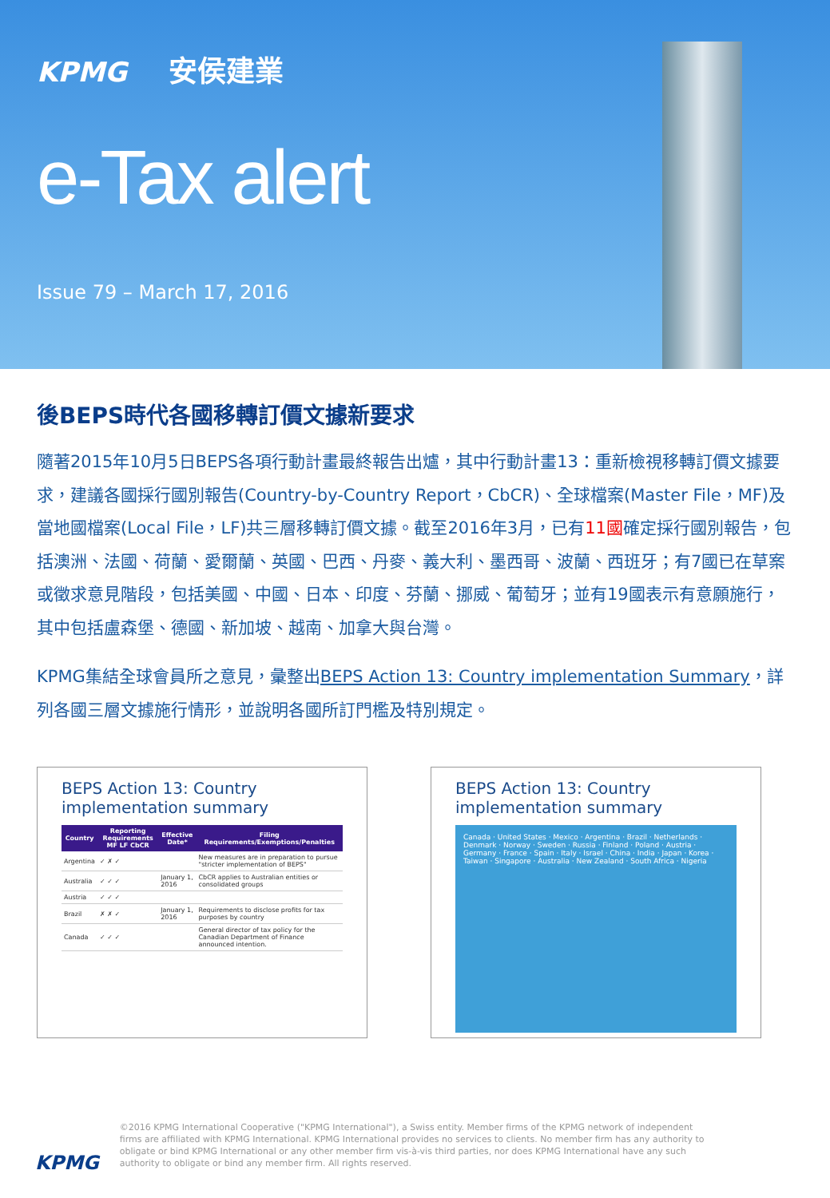KPMG 安侯建業
e-Tax alert
Issue 79 – March 17, 2016
後BEPS時代各國移轉訂價文據新要求
隨著2015年10月5日BEPS各項行動計畫最終報告出爐，其中行動計畫13：重新檢視移轉訂價文據要求，建議各國採行國別報告(Country-by-Country Report，CbCR)、全球檔案(Master File，MF)及當地國檔案(Local File，LF)共三層移轉訂價文據。截至2016年3月，已有11國確定採行國別報告，包括澳洲、法國、荷蘭、愛爾蘭、英國、巴西、丹麥、義大利、墨西哥、波蘭、西班牙；有7國已在草案或徵求意見階段，包括美國、中國、日本、印度、芬蘭、挪威、葡萄牙；並有19國表示有意願施行，其中包括盧森堡、德國、新加坡、越南、加拿大與台灣。
KPMG集結全球會員所之意見，彙整出BEPS Action 13: Country implementation Summary，詳列各國三層文據施行情形，並說明各國所訂門檻及特別規定。
BEPS Action 13: Country implementation summary
| Country | Reporting Requirements MF LF CbCR | Effective Date* | Filing Requirements/Exemptions/Penalties |
| --- | --- | --- | --- |
| Argentina | ✓ ✗ ✓ | | New measures are in preparation to pursue "stricter implementation of BEPS" |
| Australia | ✓ ✓ ✓ | January 1, 2016 | CbCR applies to Australian entities or consolidated groups |
| Austria | ✓ ✓ ✓ | | |
| Brazil | ✗ ✗ ✓ | January 1, 2016 | Requirements to disclose profits for tax purposes by country |
| Canada | ✓ ✓ ✓ | | General director of tax policy for the Canadian Department of Finance announced intention. |
BEPS Action 13: Country implementation summary
Canada · United States · Mexico · Argentina · Brazil · Netherlands · Denmark · Norway · Sweden · Russia · Finland · Poland · Austria · Germany · France · Spain · Italy · Israel · China · India · Japan · Korea · Taiwan · Singapore · Australia · New Zealand · South Africa · Nigeria
KPMG
©2016 KPMG International Cooperative ("KPMG International"), a Swiss entity. Member firms of the KPMG network of independent
firms are affiliated with KPMG International. KPMG International provides no services to clients. No member firm has any authority to
obligate or bind KPMG International or any other member firm vis-à-vis third parties, nor does KPMG International have any such
authority to obligate or bind any member firm. All rights reserved.